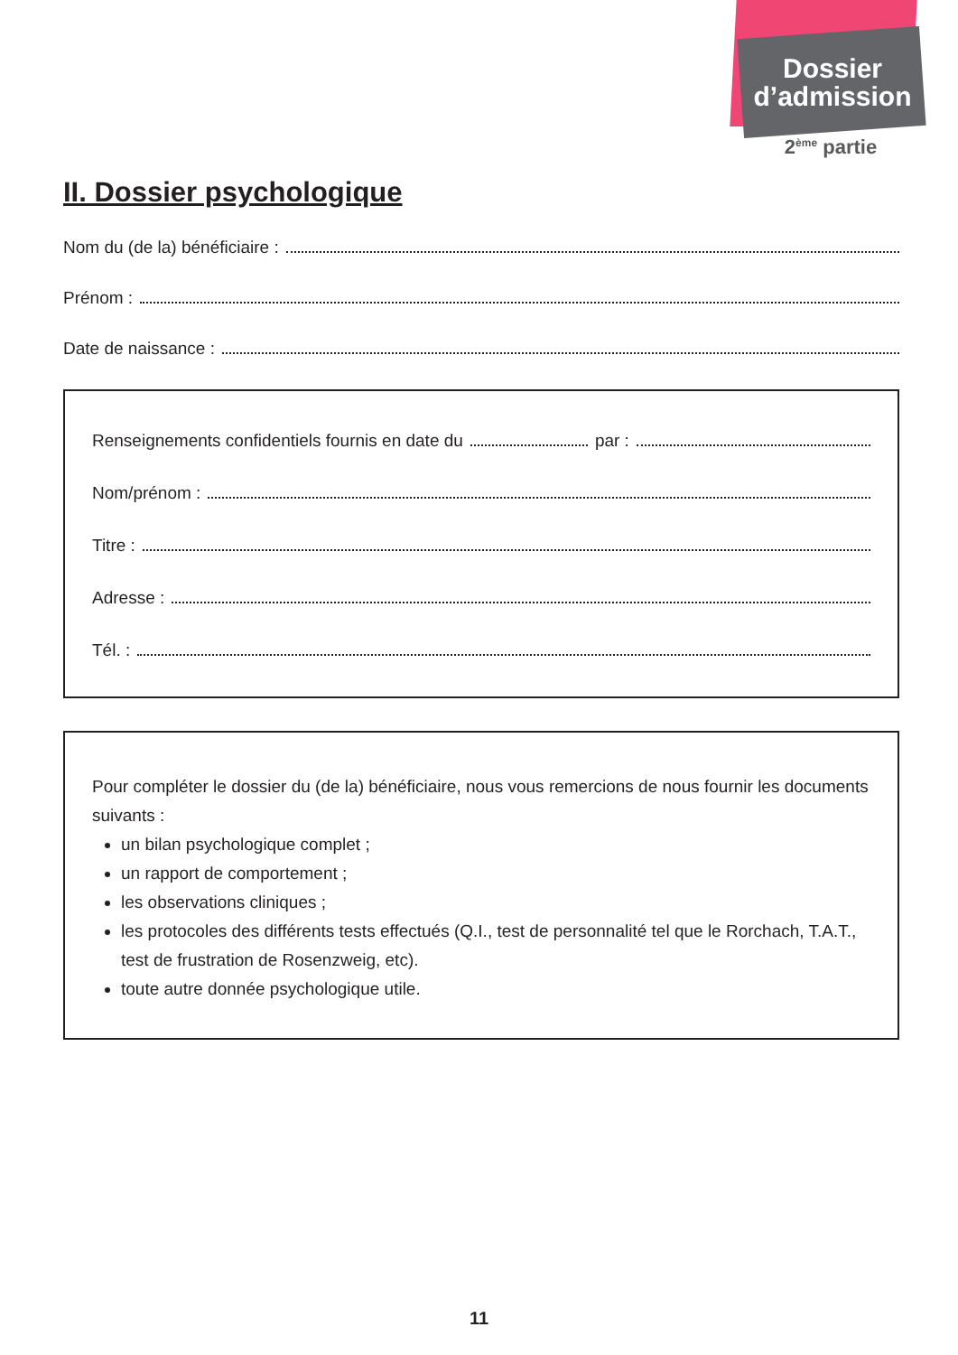Dossier
d’admission
2<sup>ème</sup> partie
II. Dossier psychologique
Nom du (de la) bénéficiaire :
Prénom :
Date de naissance :
Renseignements confidentiels fournis en date du par :
Nom/prénom :
Titre :
Adresse :
Tél. :
Pour compléter le dossier du (de la) bénéficiaire, nous vous remercions de nous fournir les documents suivants :
un bilan psychologique complet ;
un rapport de comportement ;
les observations cliniques ;
les protocoles des différents tests effectués (Q.I., test de personnalité tel que le Rorchach, T.A.T., test de frustration de Rosenzweig, etc).
toute autre donnée psychologique utile.
11